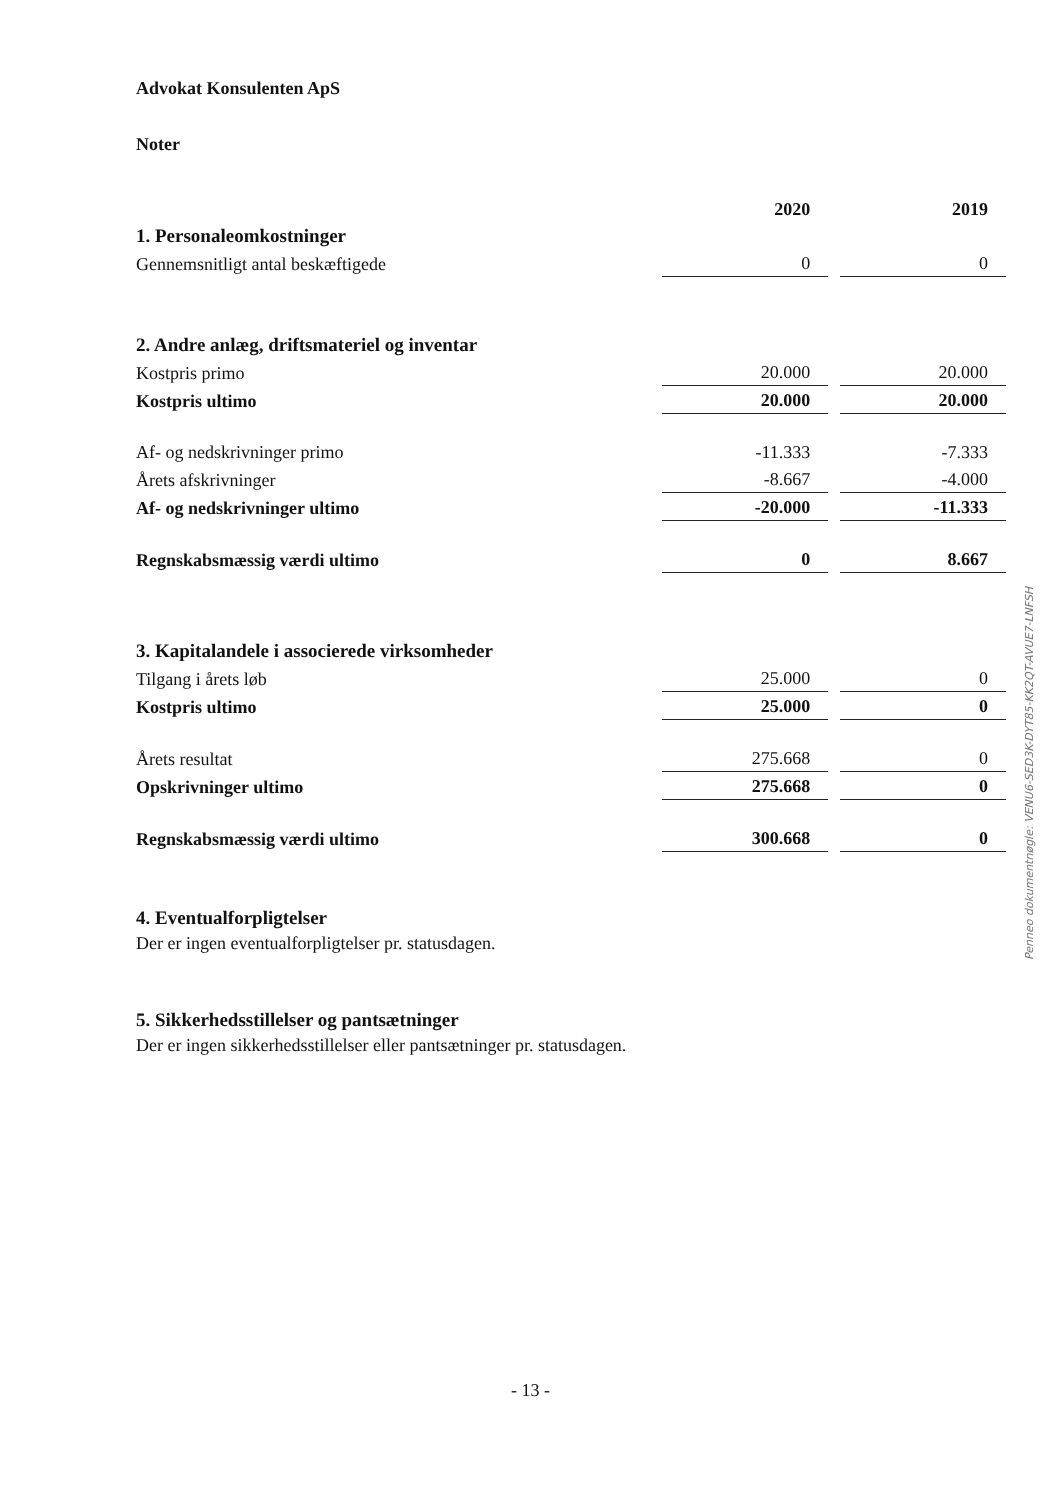Advokat Konsulenten ApS
Noter
| | 2020 | | 2019 |
| 1. Personaleomkostninger | | | |
| Gennemsnitligt antal beskæftigede | 0 | | 0 |
| 2. Andre anlæg, driftsmateriel og inventar | | | |
| Kostpris primo | 20.000 | | 20.000 |
| Kostpris ultimo | 20.000 | | 20.000 |
| Af- og nedskrivninger primo | -11.333 | | -7.333 |
| Årets afskrivninger | -8.667 | | -4.000 |
| Af- og nedskrivninger ultimo | -20.000 | | -11.333 |
| Regnskabsmæssig værdi ultimo | 0 | | 8.667 |
| 3. Kapitalandele i associerede virksomheder | | | |
| Tilgang i årets løb | 25.000 | | 0 |
| Kostpris ultimo | 25.000 | | 0 |
| Årets resultat | 275.668 | | 0 |
| Opskrivninger ultimo | 275.668 | | 0 |
| Regnskabsmæssig værdi ultimo | 300.668 | | 0 |
4. Eventualforpligtelser
Der er ingen eventualforpligtelser pr. statusdagen.
5. Sikkerhedsstillelser og pantsætninger
Der er ingen sikkerhedsstillelser eller pantsætninger pr. statusdagen.
Penneo dokumentnøgle: VENU6-SED3K-DYT85-KK2QT-AVUE7-LNFSH
- 13 -